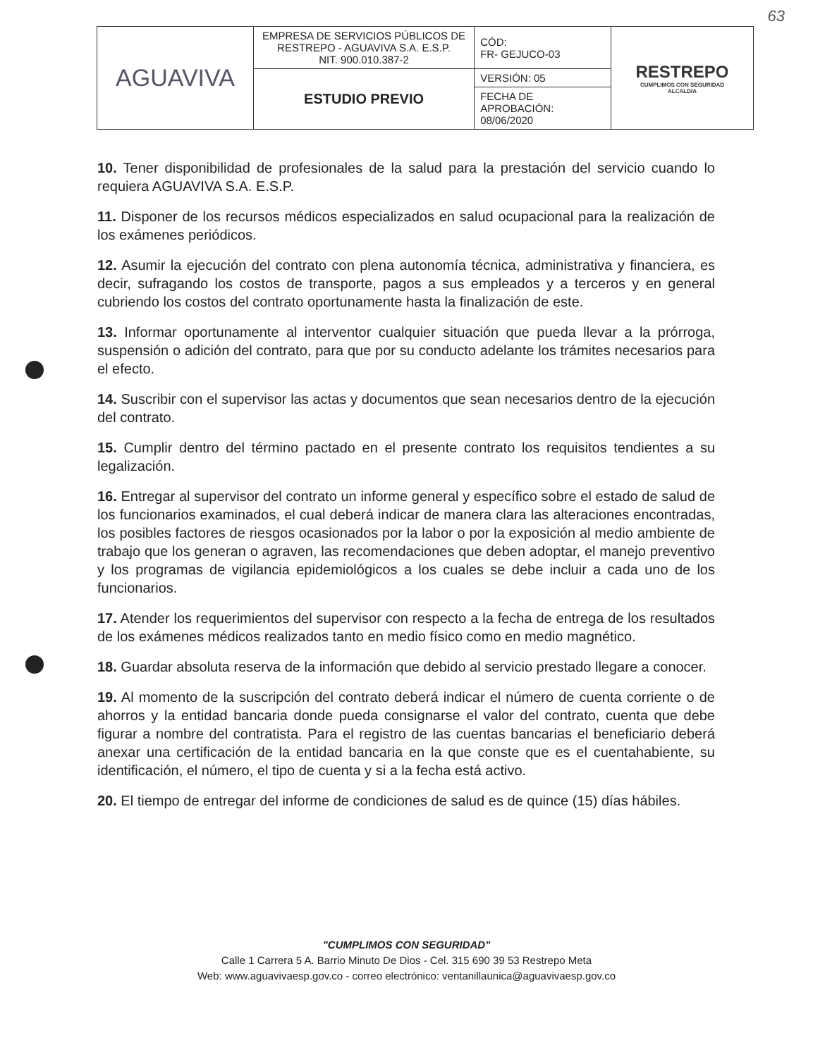63
| AGUAVIVA | EMPRESA DE SERVICIOS PÚBLICOS DE RESTREPO - AGUAVIVA S.A. E.S.P. NIT. 900.010.387-2 | CÓD: FR- GEJUCO-03 | RESTREPO CUMPLIMOS CON SEGURIDAD ALCALDIA |
| | ESTUDIO PREVIO | VERSIÓN: 05 | |
| | | FECHA DE APROBACIÓN: 08/06/2020 | |
10. Tener disponibilidad de profesionales de la salud para la prestación del servicio cuando lo requiera AGUAVIVA S.A. E.S.P.
11. Disponer de los recursos médicos especializados en salud ocupacional para la realización de los exámenes periódicos.
12. Asumir la ejecución del contrato con plena autonomía técnica, administrativa y financiera, es decir, sufragando los costos de transporte, pagos a sus empleados y a terceros y en general cubriendo los costos del contrato oportunamente hasta la finalización de este.
13. Informar oportunamente al interventor cualquier situación que pueda llevar a la prórroga, suspensión o adición del contrato, para que por su conducto adelante los trámites necesarios para el efecto.
14. Suscribir con el supervisor las actas y documentos que sean necesarios dentro de la ejecución del contrato.
15. Cumplir dentro del término pactado en el presente contrato los requisitos tendientes a su legalización.
16. Entregar al supervisor del contrato un informe general y específico sobre el estado de salud de los funcionarios examinados, el cual deberá indicar de manera clara las alteraciones encontradas, los posibles factores de riesgos ocasionados por la labor o por la exposición al medio ambiente de trabajo que los generan o agraven, las recomendaciones que deben adoptar, el manejo preventivo y los programas de vigilancia epidemiológicos a los cuales se debe incluir a cada uno de los funcionarios.
17. Atender los requerimientos del supervisor con respecto a la fecha de entrega de los resultados de los exámenes médicos realizados tanto en medio físico como en medio magnético.
18. Guardar absoluta reserva de la información que debido al servicio prestado llegare a conocer.
19. Al momento de la suscripción del contrato deberá indicar el número de cuenta corriente o de ahorros y la entidad bancaria donde pueda consignarse el valor del contrato, cuenta que debe figurar a nombre del contratista. Para el registro de las cuentas bancarias el beneficiario deberá anexar una certificación de la entidad bancaria en la que conste que es el cuentahabiente, su identificación, el número, el tipo de cuenta y si a la fecha está activo.
20. El tiempo de entregar del informe de condiciones de salud es de quince (15) días hábiles.
"CUMPLIMOS CON SEGURIDAD"
Calle 1 Carrera 5 A. Barrio Minuto De Dios - Cel. 315 690 39 53 Restrepo Meta
Web: www.aguavivaesp.gov.co - correo electrónico: ventanillaunica@aguavivaesp.gov.co